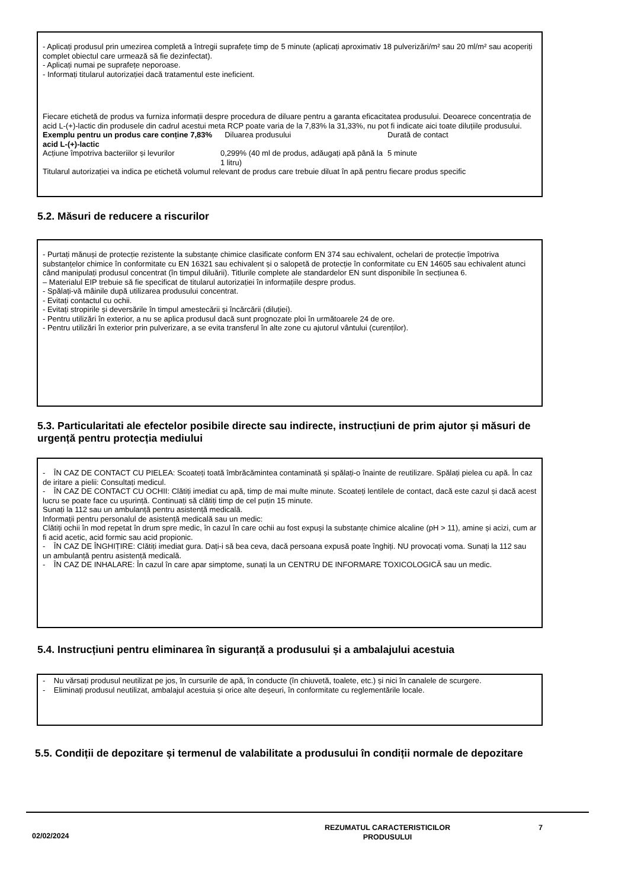- Aplicați produsul prin umezirea completă a întregii suprafețe timp de 5 minute (aplicați aproximativ 18 pulverizări/m² sau 20 ml/m² sau acoperiți complet obiectul care urmează să fie dezinfectat).
- Aplicați numai pe suprafețe neporoase.
- Informați titularul autorizației dacă tratamentul este ineficient.
Fiecare etichetă de produs va furniza informații despre procedura de diluare pentru a garanta eficacitatea produsului. Deoarece concentrația de acid L-(+)-lactic din produsele din cadrul acestui meta RCP poate varia de la 7,83% la 31,33%, nu pot fi indicate aici toate diluțiile produsului.
Exemplu pentru un produs care conține 7,83% acid L-(+)-lactic
Diluarea produsului
Durată de contact
Acțiune împotriva bacteriilor și levurilor
0,299% (40 ml de produs, adăugați apă până la 1 litru)
5 minute
Titularul autorizației va indica pe etichetă volumul relevant de produs care trebuie diluat în apă pentru fiecare produs specific
5.2. Măsuri de reducere a riscurilor
- Purtați mănuși de protecție rezistente la substanțe chimice clasificate conform EN 374 sau echivalent, ochelari de protecție împotriva substanțelor chimice în conformitate cu EN 16321 sau echivalent și o salopetă de protecție în conformitate cu EN 14605 sau echivalent atunci când manipulați produsul concentrat (în timpul diluării). Titlurile complete ale standardelor EN sunt disponibile în secțiunea 6.
– Materialul EIP trebuie să fie specificat de titularul autorizației în informațiile despre produs.
- Spălați-vă mâinile după utilizarea produsului concentrat.
- Evitați contactul cu ochii.
- Evitați stropirile și deversările în timpul amestecării și încărcării (diluției).
- Pentru utilizări în exterior, a nu se aplica produsul dacă sunt prognozate ploi în următoarele 24 de ore.
- Pentru utilizări în exterior prin pulverizare, a se evita transferul în alte zone cu ajutorul vântului (curenților).
5.3. Particularitati ale efectelor posibile directe sau indirecte, instrucțiuni de prim ajutor și măsuri de urgență pentru protecția mediului
- ÎN CAZ DE CONTACT CU PIELEA: Scoateți toată îmbrăcămintea contaminată și spălați-o înainte de reutilizare. Spălați pielea cu apă. În caz de iritare a pielii: Consultați medicul.
- ÎN CAZ DE CONTACT CU OCHII: Clătiți imediat cu apă, timp de mai multe minute. Scoateți lentilele de contact, dacă este cazul și dacă acest lucru se poate face cu ușurință. Continuați să clătiți timp de cel puțin 15 minute.
Sunați la 112 sau un ambulanță pentru asistență medicală.
Informații pentru personalul de asistență medicală sau un medic:
Clătiți ochii în mod repetat în drum spre medic, în cazul în care ochii au fost expuși la substanțe chimice alcaline (pH > 11), amine și acizi, cum ar fi acid acetic, acid formic sau acid propionic.
- ÎN CAZ DE ÎNGHIȚIRE: Clătiți imediat gura. Dați-i să bea ceva, dacă persoana expusă poate înghiți. NU provocați voma. Sunați la 112 sau un ambulanță pentru asistență medicală.
- ÎN CAZ DE INHALARE: În cazul în care apar simptome, sunați la un CENTRU DE INFORMARE TOXICOLOGICĂ sau un medic.
5.4. Instrucțiuni pentru eliminarea în siguranță a produsului și a ambalajului acestuia
- Nu vărsați produsul neutilizat pe jos, în cursurile de apă, în conducte (în chiuvetă, toalete, etc.) și nici în canalele de scurgere.
- Eliminați produsul neutilizat, ambalajul acestuia și orice alte deșeuri, în conformitate cu reglementările locale.
5.5. Condiții de depozitare și termenul de valabilitate a produsului în condiții normale de depozitare
02/02/2024
REZUMATUL CARACTERISTICILOR
PRODUSULUI
7